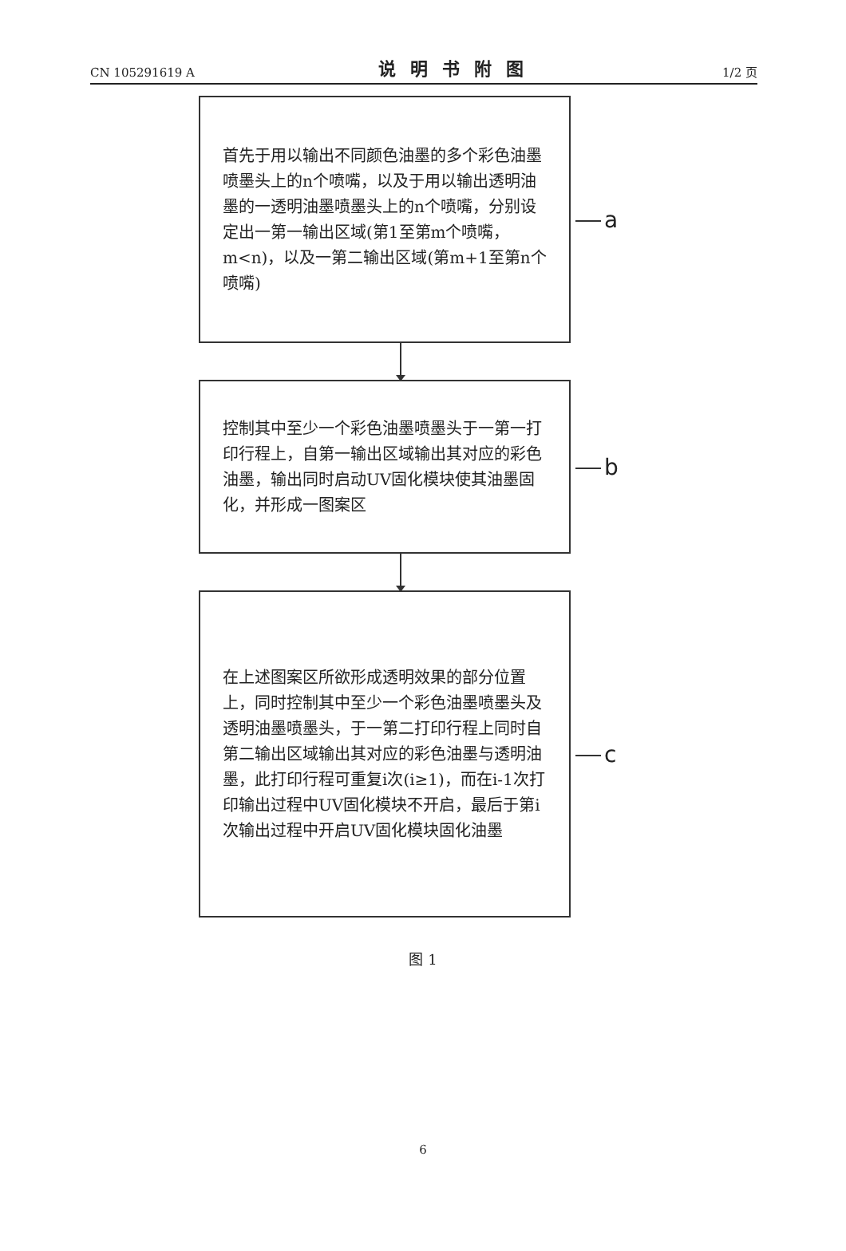CN 105291619 A
说明书附图
1/2 页
首先于用以输出不同颜色油墨的多个彩色油墨喷墨头上的n个喷嘴，以及于用以输出透明油墨的一透明油墨喷墨头上的n个喷嘴，分别设定出一第一输出区域(第1至第m个喷嘴，m<n)，以及一第二输出区域(第m+1至第n个喷嘴)
a
控制其中至少一个彩色油墨喷墨头于一第一打印行程上，自第一输出区域输出其对应的彩色油墨，输出同时启动UV固化模块使其油墨固化，并形成一图案区
b
在上述图案区所欲形成透明效果的部分位置上，同时控制其中至少一个彩色油墨喷墨头及透明油墨喷墨头，于一第二打印行程上同时自第二输出区域输出其对应的彩色油墨与透明油墨，此打印行程可重复i次(i≥1)，而在i-1次打印输出过程中UV固化模块不开启，最后于第i次输出过程中开启UV固化模块固化油墨
c
图 1
6